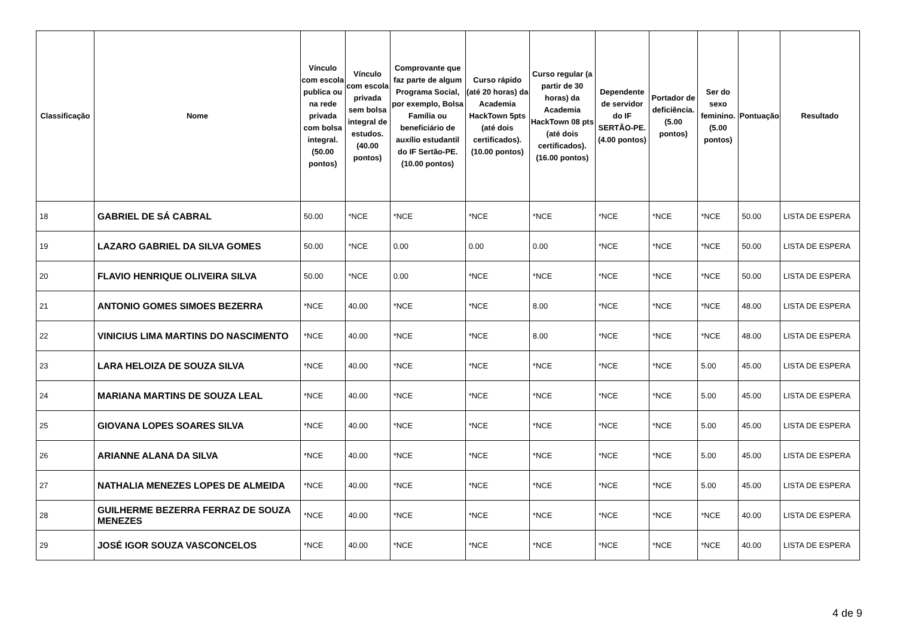| Classificação | Nome | Vínculo com escola publica ou na rede privada com bolsa integral. (50.00 pontos) | Vínculo com escola privada sem bolsa integral de estudos. (40.00 pontos) | Comprovante que faz parte de algum Programa Social, por exemplo, Bolsa Família ou beneficiário de auxílio estudantil do IF Sertão-PE. (10.00 pontos) | Curso rápido (até 20 horas) da Academia HackTown 5pts (até dois certificados). (10.00 pontos) | Curso regular (a partir de 30 horas) da Academia HackTown 08 pts (até dois certificados). (16.00 pontos) | Dependente de servidor do IF SERTÃO-PE. (4.00 pontos) | Portador de deficiência. (5.00 pontos) | Ser do sexo feminino. (5.00 pontos) | Pontuação | Resultado |
| --- | --- | --- | --- | --- | --- | --- | --- | --- | --- | --- | --- |
| 18 | GABRIEL DE SÁ CABRAL | 50.00 | *NCE | *NCE | *NCE | *NCE | *NCE | *NCE | *NCE | 50.00 | LISTA DE ESPERA |
| 19 | LAZARO GABRIEL DA SILVA GOMES | 50.00 | *NCE | 0.00 | 0.00 | 0.00 | *NCE | *NCE | *NCE | 50.00 | LISTA DE ESPERA |
| 20 | FLAVIO HENRIQUE OLIVEIRA SILVA | 50.00 | *NCE | 0.00 | *NCE | *NCE | *NCE | *NCE | *NCE | 50.00 | LISTA DE ESPERA |
| 21 | ANTONIO GOMES SIMOES BEZERRA | *NCE | 40.00 | *NCE | *NCE | 8.00 | *NCE | *NCE | *NCE | 48.00 | LISTA DE ESPERA |
| 22 | VINICIUS LIMA MARTINS DO NASCIMENTO | *NCE | 40.00 | *NCE | *NCE | 8.00 | *NCE | *NCE | *NCE | 48.00 | LISTA DE ESPERA |
| 23 | LARA HELOIZA DE SOUZA SILVA | *NCE | 40.00 | *NCE | *NCE | *NCE | *NCE | *NCE | 5.00 | 45.00 | LISTA DE ESPERA |
| 24 | MARIANA MARTINS DE SOUZA LEAL | *NCE | 40.00 | *NCE | *NCE | *NCE | *NCE | *NCE | 5.00 | 45.00 | LISTA DE ESPERA |
| 25 | GIOVANA LOPES SOARES SILVA | *NCE | 40.00 | *NCE | *NCE | *NCE | *NCE | *NCE | 5.00 | 45.00 | LISTA DE ESPERA |
| 26 | ARIANNE ALANA DA SILVA | *NCE | 40.00 | *NCE | *NCE | *NCE | *NCE | *NCE | 5.00 | 45.00 | LISTA DE ESPERA |
| 27 | NATHALIA MENEZES LOPES DE ALMEIDA | *NCE | 40.00 | *NCE | *NCE | *NCE | *NCE | *NCE | 5.00 | 45.00 | LISTA DE ESPERA |
| 28 | GUILHERME BEZERRA FERRAZ DE SOUZA MENEZES | *NCE | 40.00 | *NCE | *NCE | *NCE | *NCE | *NCE | *NCE | 40.00 | LISTA DE ESPERA |
| 29 | JOSÉ IGOR SOUZA VASCONCELOS | *NCE | 40.00 | *NCE | *NCE | *NCE | *NCE | *NCE | *NCE | 40.00 | LISTA DE ESPERA |
4 de 9